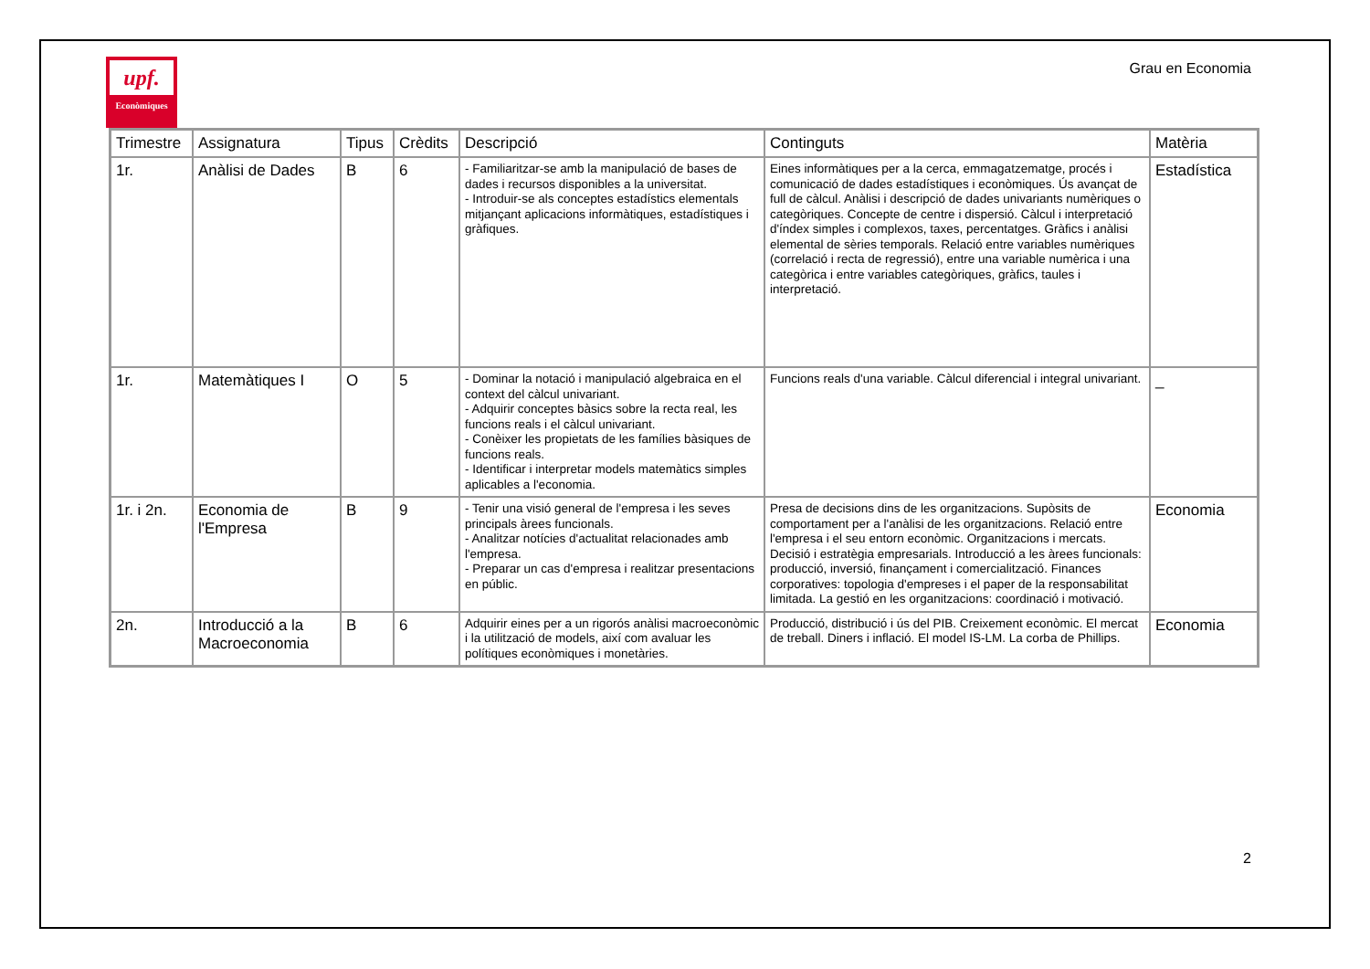upf.
Econòmiques
Grau en Economia
| Trimestre | Assignatura | Tipus | Crèdits | Descripció | Continguts | Matèria |
| --- | --- | --- | --- | --- | --- | --- |
| 1r. | Anàlisi de Dades | B | 6 | - Familiaritzar-se amb la manipulació de bases de dades i recursos disponibles a la universitat. - Introduir-se als conceptes estadístics elementals mitjançant aplicacions informàtiques, estadístiques i gràfiques. | Eines informàtiques per a la cerca, emmagatzematge, procés i comunicació de dades estadístiques i econòmiques. Ús avançat de full de càlcul. Anàlisi i descripció de dades univariants numèriques o categòriques. Concepte de centre i dispersió. Càlcul i interpretació d'índex simples i complexos, taxes, percentatges. Gràfics i anàlisi elemental de sèries temporals. Relació entre variables numèriques (correlació i recta de regressió), entre una variable numèrica i una categòrica i entre variables categòriques, gràfics, taules i interpretació. | Estadística |
| 1r. | Matemàtiques I | O | 5 | - Dominar la notació i manipulació algebraica en el context del càlcul univariant. - Adquirir conceptes bàsics sobre la recta real, les funcions reals i el càlcul univariant. - Conèixer les propietats de les famílies bàsiques de funcions reals. - Identificar i interpretar models matemàtics simples aplicables a l'economia. | Funcions reals d'una variable. Càlcul diferencial i integral univariant. | _ |
| 1r. i 2n. | Economia de l'Empresa | B | 9 | - Tenir una visió general de l'empresa i les seves principals àrees funcionals. - Analitzar notícies d'actualitat relacionades amb l'empresa. - Preparar un cas d'empresa i realitzar presentacions en públic. | Presa de decisions dins de les organitzacions. Supòsits de comportament per a l'anàlisi de les organitzacions. Relació entre l'empresa i el seu entorn econòmic. Organitzacions i mercats. Decisió i estratègia empresarials. Introducció a les àrees funcionals: producció, inversió, finançament i comercialització. Finances corporatives: topologia d'empreses i el paper de la responsabilitat limitada. La gestió en les organitzacions: coordinació i motivació. | Economia |
| 2n. | Introducció a la Macroeconomia | B | 6 | Adquirir eines per a un rigorós anàlisi macroeconòmic i la utilització de models, així com avaluar les polítiques econòmiques i monetàries. | Producció, distribució i ús del PIB. Creixement econòmic. El mercat de treball. Diners i inflació. El model IS-LM. La corba de Phillips. | Economia |
2